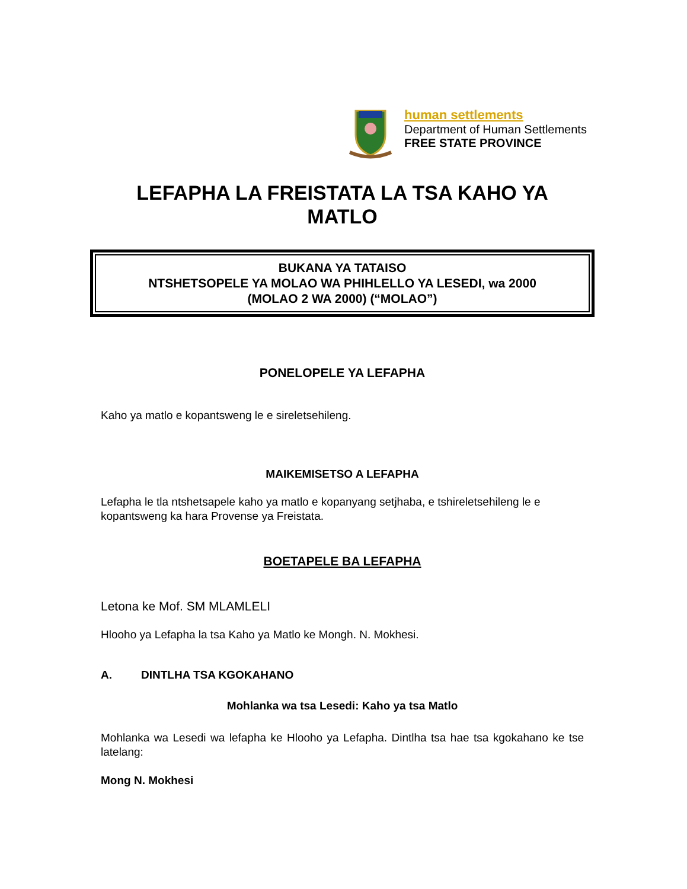human settlements
Department of Human Settlements
FREE STATE PROVINCE
LEFAPHA LA FREISTATA LA TSA KAHO YA MATLO
BUKANA YA TATAISO
NTSHETSOPELE YA MOLAO WA PHIHLELLO YA LESEDI, wa 2000
(MOLAO 2 WA 2000) (“MOLAO”)
PONELOPELE YA LEFAPHA
Kaho ya matlo e kopantsweng le e sireletsehileng.
MAIKEMISETSO A LEFAPHA
Lefapha le tla ntshetsapele kaho ya matlo e kopanyang setjhaba, e tshireletsehileng le e kopantsweng ka hara Provense ya Freistata.
BOETAPELE BA LEFAPHA
Letona ke Mof. SM MLAMLELI
Hlooho ya Lefapha la tsa Kaho ya Matlo ke Mongh. N. Mokhesi.
A. DINTLHA TSA KGOKAHANO
Mohlanka wa tsa Lesedi: Kaho ya tsa Matlo
Mohlanka wa Lesedi wa lefapha ke Hlooho ya Lefapha. Dintlha tsa hae tsa kgokahano ke tse latelang:
Mong N. Mokhesi